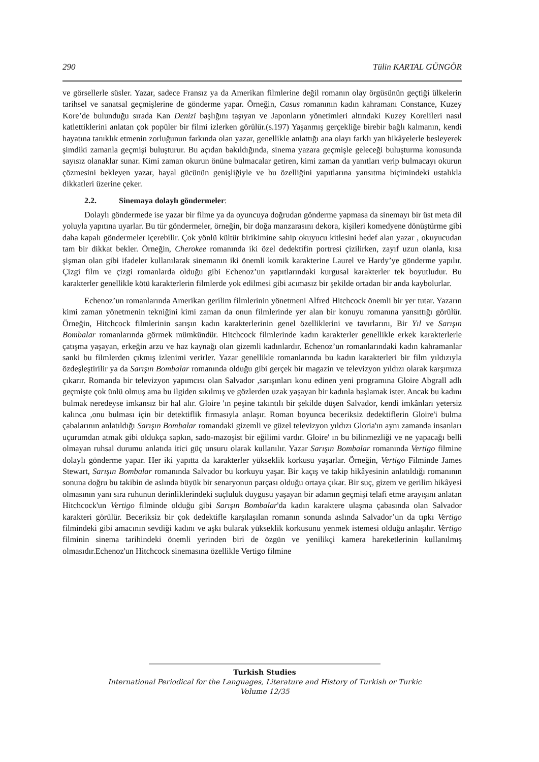290 Tülin KARTAL GÜNGÖR
ve görsellerle süsler. Yazar, sadece Fransız ya da Amerikan filmlerine değil romanın olay örgüsünün geçtiği ülkelerin tarihsel ve sanatsal geçmişlerine de gönderme yapar. Örneğin, Casus romanının kadın kahramanı Constance, Kuzey Kore’de bulunduğu sırada Kan Denizi başlığını taşıyan ve Japonların yönetimleri altındaki Kuzey Korelileri nasıl katlettiklerini anlatan çok popüler bir filmi izlerken görülür.(s.197) Yaşanmış gerçekliğe birebir bağlı kalmanın, kendi hayatına tanıklık etmenin zorluğunun farkında olan yazar, genellikle anlattığı ana olayı farklı yan hikâyelerle besleyerek şimdiki zamanla geçmişi buluşturur. Bu açıdan bakıldığında, sinema yazara geçmişle geleceği buluşturma konusunda sayısız olanaklar sunar. Kimi zaman okurun önüne bulmacalar getiren, kimi zaman da yanıtları verip bulmacayı okurun çözmesini bekleyen yazar, hayal gücünün genişliğiyle ve bu özelliğini yapıtlarına yansıtma biçimindeki ustalıkla dikkatleri üzerine çeker.
2.2. Sinemaya dolaylı göndermeler:
Dolaylı göndermede ise yazar bir filme ya da oyuncuya doğrudan gönderme yapmasa da sinemayı bir üst meta dil yoluyla yapıtına uyarlar. Bu tür göndermeler, örneğin, bir doğa manzarasını dekora, kişileri komedyene dönüştürme gibi daha kapalı göndermeler içerebilir. Çok yönlü kültür birikimine sahip okuyucu kitlesini hedef alan yazar , okuyucudan tam bir dikkat bekler. Örneğin, Cherokee romanında iki özel dedektifin portresi çizilirken, zayıf uzun olanla, kısa şişman olan gibi ifadeler kullanılarak sinemanın iki önemli komik karakterine Laurel ve Hardy’ye gönderme yapılır. Çizgi film ve çizgi romanlarda olduğu gibi Echenoz’un yapıtlarındaki kurgusal karakterler tek boyutludur. Bu karakterler genellikle kötü karakterlerin filmlerde yok edilmesi gibi acımasız bir şekilde ortadan bir anda kaybolurlar.
Echenoz’un romanlarında Amerikan gerilim filmlerinin yönetmeni Alfred Hitchcock önemli bir yer tutar. Yazarın kimi zaman yönetmenin tekniğini kimi zaman da onun filmlerinde yer alan bir konuyu romanına yansıttığı görülür. Örneğin, Hitchcock filmlerinin sarışın kadın karakterlerinin genel özelliklerini ve tavırlarını, Bir Yıl ve Sarışın Bombalar romanlarında görmek mümkündür. Hitchcock filmlerinde kadın karakterler genellikle erkek karakterlerle çatışma yaşayan, erkeğin arzu ve haz kaynağı olan gizemli kadınlardır. Echenoz’un romanlarındaki kadın kahramanlar sanki bu filmlerden çıkmış izlenimi verirler. Yazar genellikle romanlarında bu kadın karakterleri bir film yıldızıyla özdeşleştirilir ya da Sarışın Bombalar romanında olduğu gibi gerçek bir magazin ve televizyon yıldızı olarak karşımıza çıkarır. Romanda bir televizyon yapımcısı olan Salvador ,sarışınları konu edinen yeni programına Gloire Abgrall adlı geçmişte çok ünlü olmuş ama bu ilgiden sıkılmış ve gözlerden uzak yaşayan bir kadınla başlamak ister. Ancak bu kadını bulmak neredeyse imkansız bir hal alır. Gloire 'ın peşine takıntılı bir şekilde düşen Salvador, kendi imkânları yetersiz kalınca ,onu bulması için bir detektiflik firmasıyla anlaşır. Roman boyunca beceriksiz dedektiflerin Gloire'i bulma çabalarının anlatıldığı Sarışın Bombalar romandaki gizemli ve güzel televizyon yıldızı Gloria'ın aynı zamanda insanları uçurumdan atmak gibi oldukça sapkın, sado-mazoşist bir eğilimi vardır. Gloire' ın bu bilinmezliği ve ne yapacağı belli olmayan ruhsal durumu anlatıda itici güç unsuru olarak kullanılır. Yazar Sarışın Bombalar romanında Vertigo filmine dolaylı gönderme yapar. Her iki yapıtta da karakterler yükseklik korkusu yaşarlar. Örneğin, Vertigo Filminde James Stewart, Sarışın Bombalar romanında Salvador bu korkuyu yaşar. Bir kaçış ve takip hikâyesinin anlatıldığı romanının sonuna doğru bu takibin de aslında büyük bir senaryonun parçası olduğu ortaya çıkar. Bir suç, gizem ve gerilim hikâyesi olmasının yanı sıra ruhunun derinliklerindeki suçluluk duygusu yaşayan bir adamın geçmişi telafi etme arayışını anlatan Hitchcock'un Vertigo filminde olduğu gibi Sarışın Bombalar'da kadın karaktere ulaşma çabasında olan Salvador karakteri görülür. Beceriksiz bir çok dedektifle karşılaşılan romanın sonunda aslında Salvador’un da tıpkı Vertigo filmindeki gibi amacının sevdiği kadını ve aşkı bularak yükseklik korkusunu yenmek istemesi olduğu anlaşılır. Vertigo filminin sinema tarihindeki önemli yerinden biri de özgün ve yenilikçi kamera hareketlerinin kullanılmış olmasıdır.Echenoz'un Hitchcock sinemasına özellikle Vertigo filmine
Turkish Studies
International Periodical for the Languages, Literature and History of Turkish or Turkic
Volume 12/35